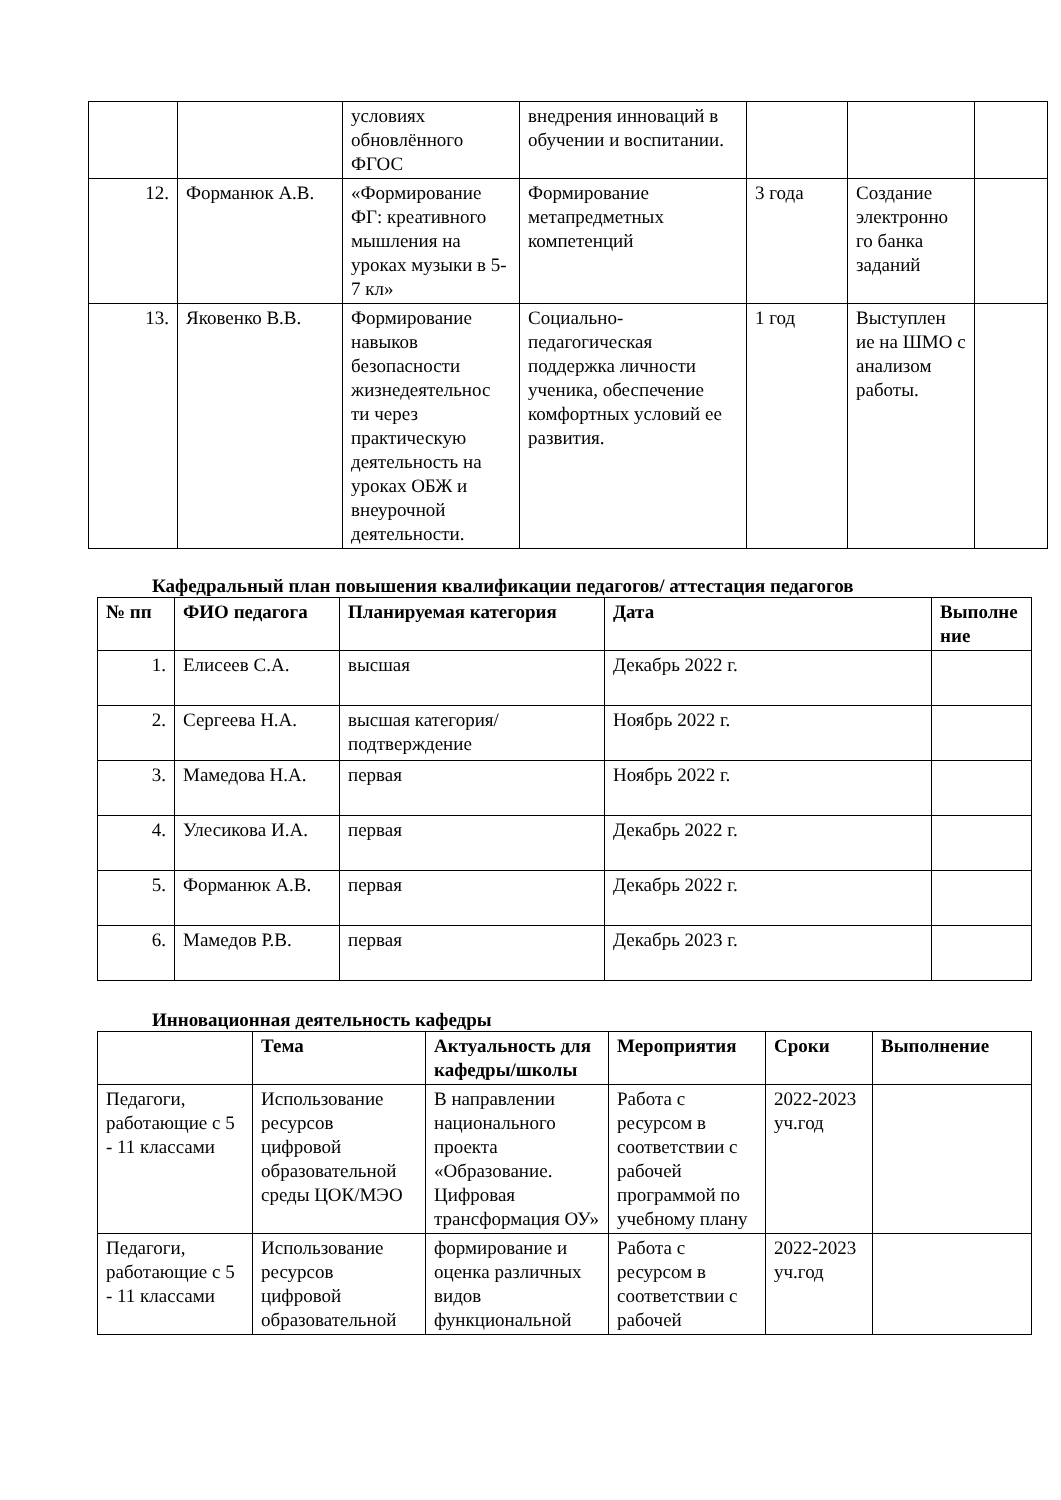| | | условиях обновлённого ФГОС | внедрения инноваций в обучении и воспитании. | | | |
| 12. | Форманюк А.В. | «Формирование ФГ: креативного мышления на уроках музыки в 5- 7 кл» | Формирование метапредметных компетенций | 3 года | Создание электронно го банка заданий | |
| 13. | Яковенко В.В. | Формирование навыков безопасности жизнедеятельнос ти через практическую деятельность на уроках ОБЖ и внеурочной деятельности. | Социально-педагогическая поддержка личности ученика, обеспечение комфортных условий ее развития. | 1 год | Выступлен ие на ШМО с анализом работы. | |
Кафедральный план повышения квалификации педагогов/ аттестация педагогов
| № пп | ФИО педагога | Планируемая категория | Дата | Выполне ние |
| --- | --- | --- | --- | --- |
| 1. | Елисеев С.А. | высшая | Декабрь 2022 г. | |
| 2. | Сергеева Н.А. | высшая категория/подтверждение | Ноябрь 2022 г. | |
| 3. | Мамедова Н.А. | первая | Ноябрь 2022 г. | |
| 4. | Улесикова И.А. | первая | Декабрь 2022 г. | |
| 5. | Форманюк А.В. | первая | Декабрь 2022 г. | |
| 6. | Мамедов Р.В. | первая | Декабрь 2023 г. | |
Инновационная деятельность кафедры
| | Тема | Актуальность для кафедры/школы | Мероприятия | Сроки | Выполнение |
| --- | --- | --- | --- | --- | --- |
| Педагоги, работающие с 5 - 11 классами | Использование ресурсов цифровой образовательной среды ЦОК/МЭО | В направлении национального проекта «Образование. Цифровая трансформация ОУ» | Работа с ресурсом в соответствии с рабочей программой по учебному плану | 2022-2023 уч.год | |
| Педагоги, работающие с 5 - 11 классами | Использование ресурсов цифровой образовательной | формирование и оценка различных видов функциональной | Работа с ресурсом в соответствии с рабочей | 2022-2023 уч.год | |